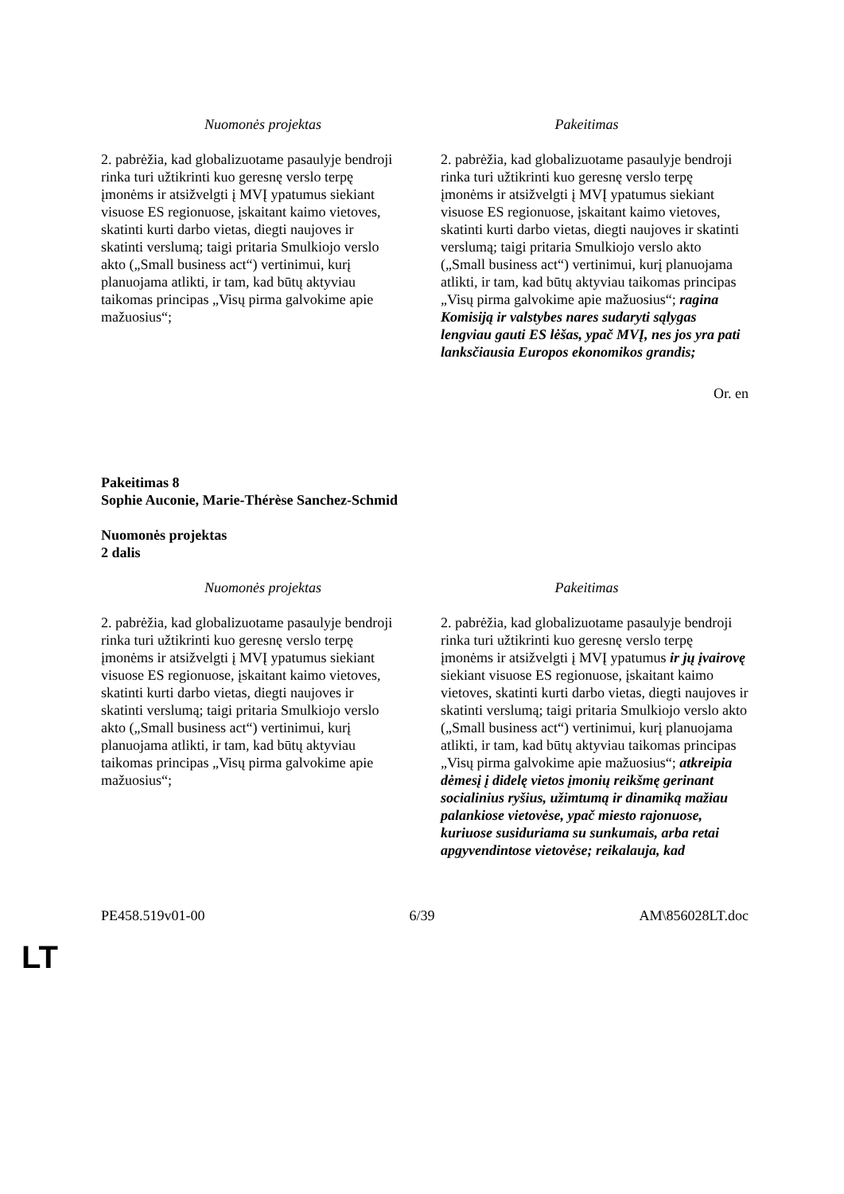| Nuomonės projektas | Pakeitimas |
| --- | --- |
| 2. pabrėžia, kad globalizuotame pasaulyje bendroji rinka turi užtikrinti kuo geresnę verslo terpę įmonėms ir atsižvelgti į MVĮ ypatumus siekiant visuose ES regionuose, įskaitant kaimo vietoves, skatinti kurti darbo vietas, diegti naujoves ir skatinti verslumą; taigi pritaria Smulkiojo verslo akto („Small business act“) vertinimui, kurį planuojama atlikti, ir tam, kad būtų aktyviau taikomas principas „Visų pirma galvokime apie mažuosius“; | 2. pabrėžia, kad globalizuotame pasaulyje bendroji rinka turi užtikrinti kuo geresnę verslo terpę įmonėms ir atsižvelgti į MVĮ ypatumus siekiant visuose ES regionuose, įskaitant kaimo vietoves, skatinti kurti darbo vietas, diegti naujoves ir skatinti verslumą; taigi pritaria Smulkiojo verslo akto („Small business act“) vertinimui, kurį planuojama atlikti, ir tam, kad būtų aktyviau taikomas principas „Visų pirma galvokime apie mažuosius“; ragina Komisiją ir valstybes nares sudaryti sąlygas lengviau gauti ES lėšas, ypač MVĮ, nes jos yra pati lanksčiausia Europos ekonomikos grandis; |
Or. en
Pakeitimas 8
Sophie Auconie, Marie-Thérèse Sanchez-Schmid
Nuomonės projektas
2 dalis
| Nuomonės projektas | Pakeitimas |
| --- | --- |
| 2. pabrėžia, kad globalizuotame pasaulyje bendroji rinka turi užtikrinti kuo geresnę verslo terpę įmonėms ir atsižvelgti į MVĮ ypatumus siekiant visuose ES regionuose, įskaitant kaimo vietoves, skatinti kurti darbo vietas, diegti naujoves ir skatinti verslumą; taigi pritaria Smulkiojo verslo akto („Small business act“) vertinimui, kurį planuojama atlikti, ir tam, kad būtų aktyviau taikomas principas „Visų pirma galvokime apie mažuosius“; | 2. pabrėžia, kad globalizuotame pasaulyje bendroji rinka turi užtikrinti kuo geresnę verslo terpę įmonėms ir atsižvelgti į MVĮ ypatumus ir jų įvairovę siekiant visuose ES regionuose, įskaitant kaimo vietoves, skatinti kurti darbo vietas, diegti naujoves ir skatinti verslumą; taigi pritaria Smulkiojo verslo akto („Small business act“) vertinimui, kurį planuojama atlikti, ir tam, kad būtų aktyviau taikomas principas „Visų pirma galvokime apie mažuosius“; atkreipia dėmesį į didelę vietos įmonių reikšmę gerinant socialinius ryšius, užimtumą ir dinamiką mažiau palankiose vietovėse, ypač miesto rajonuose, kuriuose susiduriama su sunkumais, arba retai apgyvendintose vietovėse; reikalauja, kad |
PE458.519v01-00 6/39 AM\856028LT.doc
LT